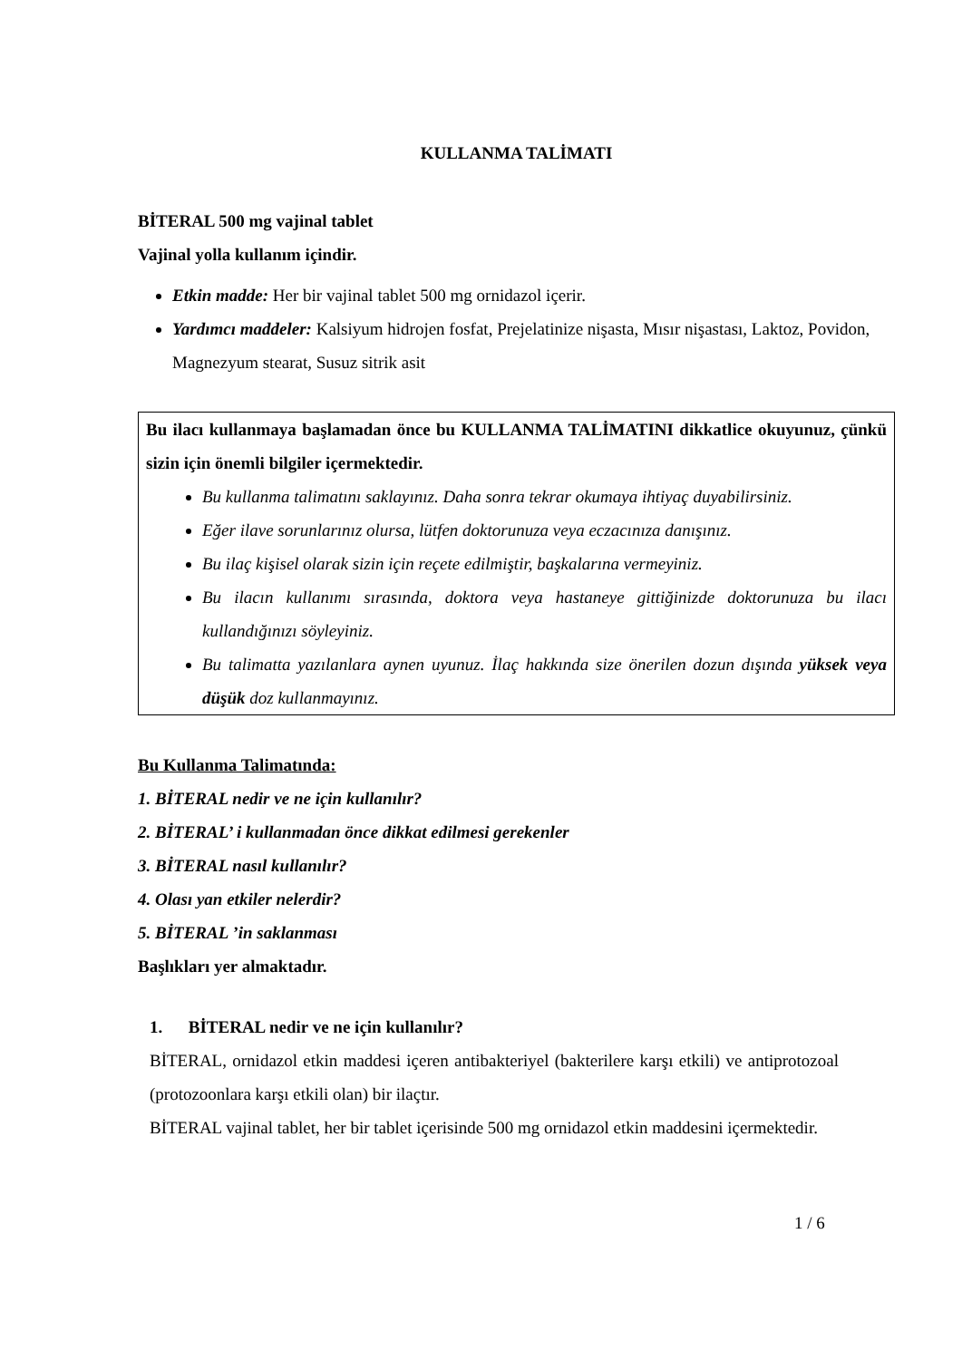KULLANMA TALİMATI
BİTERAL 500 mg vajinal tablet
Vajinal yolla kullanım içindir.
Etkin madde: Her bir vajinal tablet 500 mg ornidazol içerir.
Yardımcı maddeler: Kalsiyum hidrojen fosfat, Prejelatinize nişasta, Mısır nişastası, Laktoz, Povidon, Magnezyum stearat, Susuz sitrik asit
Bu ilacı kullanmaya başlamadan önce bu KULLANMA TALİMATINI dikkatlice okuyunuz, çünkü sizin için önemli bilgiler içermektedir.
Bu kullanma talimatını saklayınız. Daha sonra tekrar okumaya ihtiyaç duyabilirsiniz.
Eğer ilave sorunlarınız olursa, lütfen doktorunuza veya eczacınıza danışınız.
Bu ilaç kişisel olarak sizin için reçete edilmiştir, başkalarına vermeyiniz.
Bu ilacın kullanımı sırasında, doktora veya hastaneye gittiğinizde doktorunuza bu ilacı kullandığınızı söyleyiniz.
Bu talimatta yazılanlara aynen uyunuz. İlaç hakkında size önerilen dozun dışında yüksek veya düşük doz kullanmayınız.
Bu Kullanma Talimatında:
1. BİTERAL nedir ve ne için kullanılır?
2. BİTERAL’ i kullanmadan önce dikkat edilmesi gerekenler
3. BİTERAL nasıl kullanılır?
4. Olası yan etkiler nelerdir?
5. BİTERAL ’in saklanması
Başlıkları yer almaktadır.
1. BİTERAL nedir ve ne için kullanılır?
BİTERAL, ornidazol etkin maddesi içeren antibakteriyel (bakterilere karşı etkili) ve antiprotozoal (protozoonlara karşı etkili olan) bir ilaçtır.
BİTERAL vajinal tablet, her bir tablet içerisinde 500 mg ornidazol etkin maddesini içermektedir.
1 / 6